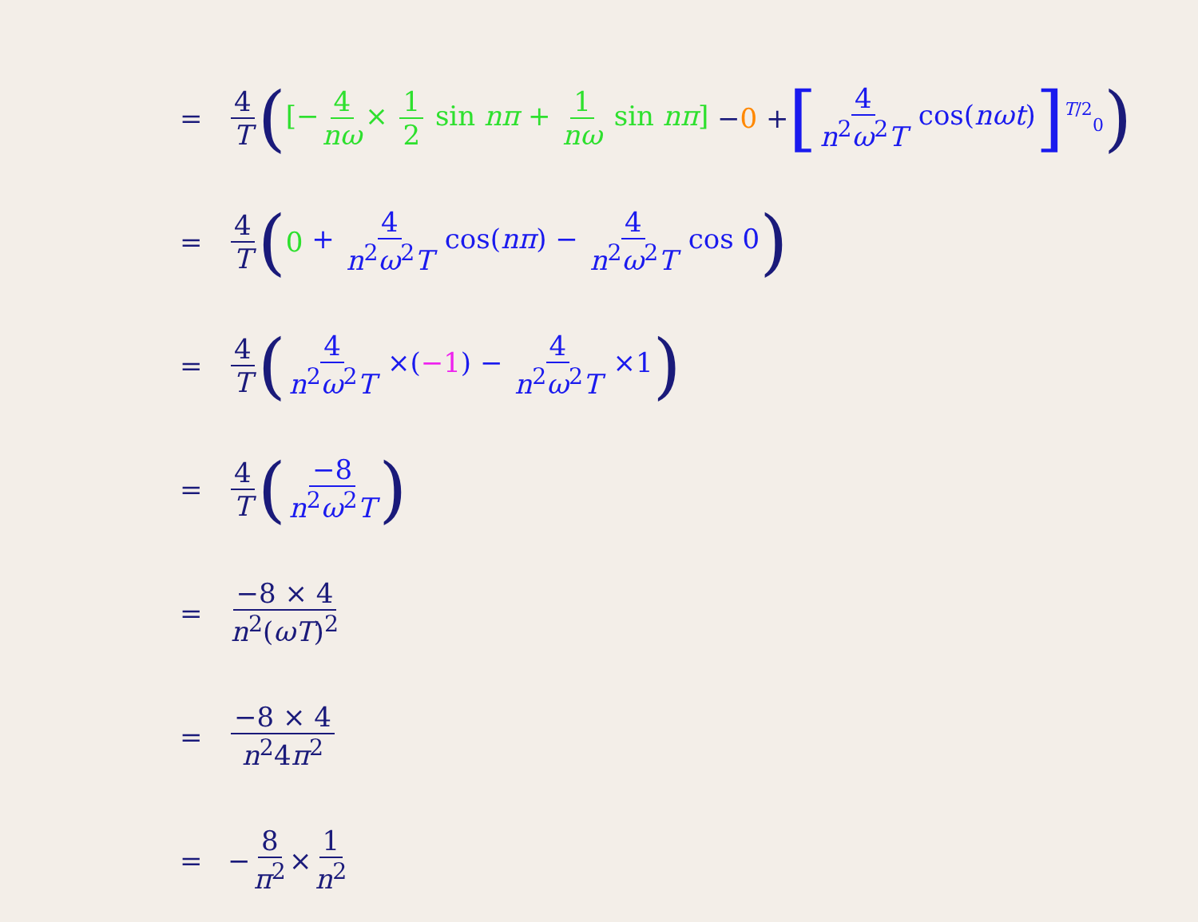= 4 T ( [− 4 nω × 1 2 sin nπ + 1 nω sin nπ] − 0 + [4 n<sup>2</sup>ω<sup>2</sup>T cos(nωt)]<sup>T/2</sup><sub>0</sub>)
= 4 T (0 + 4 n<sup>2</sup>ω<sup>2</sup>T cos(nπ) − 4 n<sup>2</sup>ω<sup>2</sup>T cos 0)
= 4 T (4 n<sup>2</sup>ω<sup>2</sup>T ×(−1) − 4 n<sup>2</sup>ω<sup>2</sup>T ×1)
= 4 T (−8 n<sup>2</sup>ω<sup>2</sup>T)
= −8 × 4 n<sup>2</sup>(ωT)<sup>2</sup>
= −8 × 4 n<sup>2</sup>4π<sup>2</sup>
= − 8 π<sup>2</sup> × 1 n<sup>2</sup>